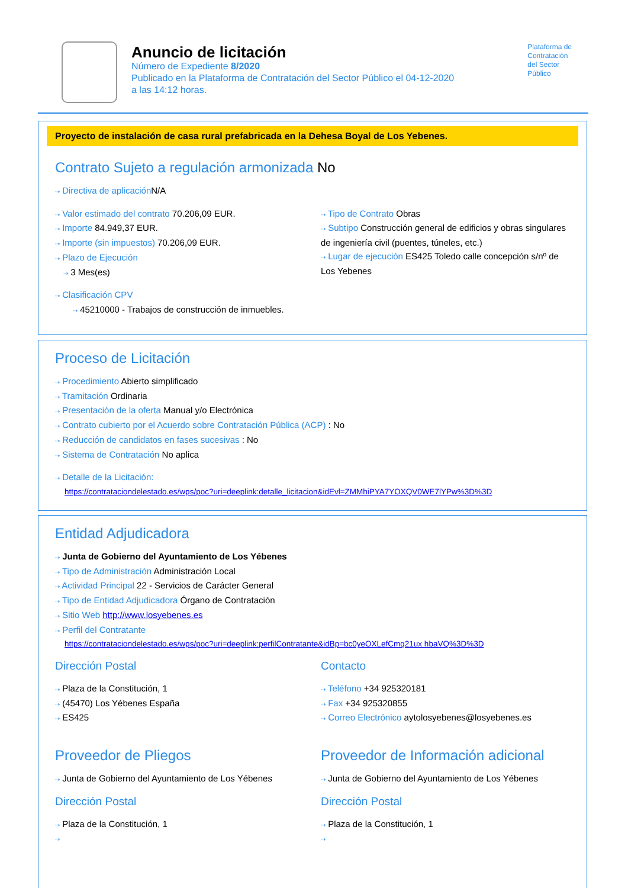Anuncio de licitación
Número de Expediente 8/2020
Publicado en la Plataforma de Contratación del Sector Público el 04-12-2020
a las 14:12 horas.
Plataforma de
Contratación
del Sector
Público
Proyecto de instalación de casa rural prefabricada en la Dehesa Boyal de Los Yebenes.
Contrato Sujeto a regulación armonizada No
⇢ Directiva de aplicación N/A
⇢ Valor estimado del contrato 70.206,09 EUR.
⇢ Importe 84.949,37 EUR.
⇢ Importe (sin impuestos) 70.206,09 EUR.
⇢ Plazo de Ejecución
⇢ 3 Mes(es)
⇢ Tipo de Contrato Obras
⇢ Subtipo Construcción general de edificios y obras singulares de ingeniería civil (puentes, túneles, etc.)
⇢ Lugar de ejecución ES425 Toledo calle concepción s/nº de Los Yebenes
⇢ Clasificación CPV
⇢ 45210000 - Trabajos de construcción de inmuebles.
Proceso de Licitación
⇢ Procedimiento Abierto simplificado
⇢ Tramitación Ordinaria
⇢ Presentación de la oferta Manual y/o Electrónica
⇢ Contrato cubierto por el Acuerdo sobre Contratación Pública (ACP) : No
⇢ Reducción de candidatos en fases sucesivas : No
⇢ Sistema de Contratación No aplica
⇢ Detalle de la Licitación:
https://contrataciondelestado.es/wps/poc?uri=deeplink:detalle_licitacion&idEvl=ZMMhiPYA7YOXQV0WE7lYPw%3D%3D
Entidad Adjudicadora
⇢ Junta de Gobierno del Ayuntamiento de Los Yébenes
⇢ Tipo de Administración Administración Local
⇢ Actividad Principal 22 - Servicios de Carácter General
⇢ Tipo de Entidad Adjudicadora Órgano de Contratación
⇢ Sitio Web http://www.losyebenes.es
⇢ Perfil del Contratante
https://contrataciondelestado.es/wps/poc?uri=deeplink:perfilContratante&idBp=bc0yeOXLefCmq21ux hbaVQ%3D%3D
Dirección Postal
⇢ Plaza de la Constitución, 1
⇢ (45470) Los Yébenes España
⇢ ES425
Contacto
⇢ Teléfono +34 925320181
⇢ Fax +34 925320855
⇢ Correo Electrónico aytolosyebenes@losyebenes.es
Proveedor de Pliegos
⇢ Junta de Gobierno del Ayuntamiento de Los Yébenes
Dirección Postal
⇢ Plaza de la Constitución, 1
⇢
Proveedor de Información adicional
⇢ Junta de Gobierno del Ayuntamiento de Los Yébenes
Dirección Postal
⇢ Plaza de la Constitución, 1
⇢